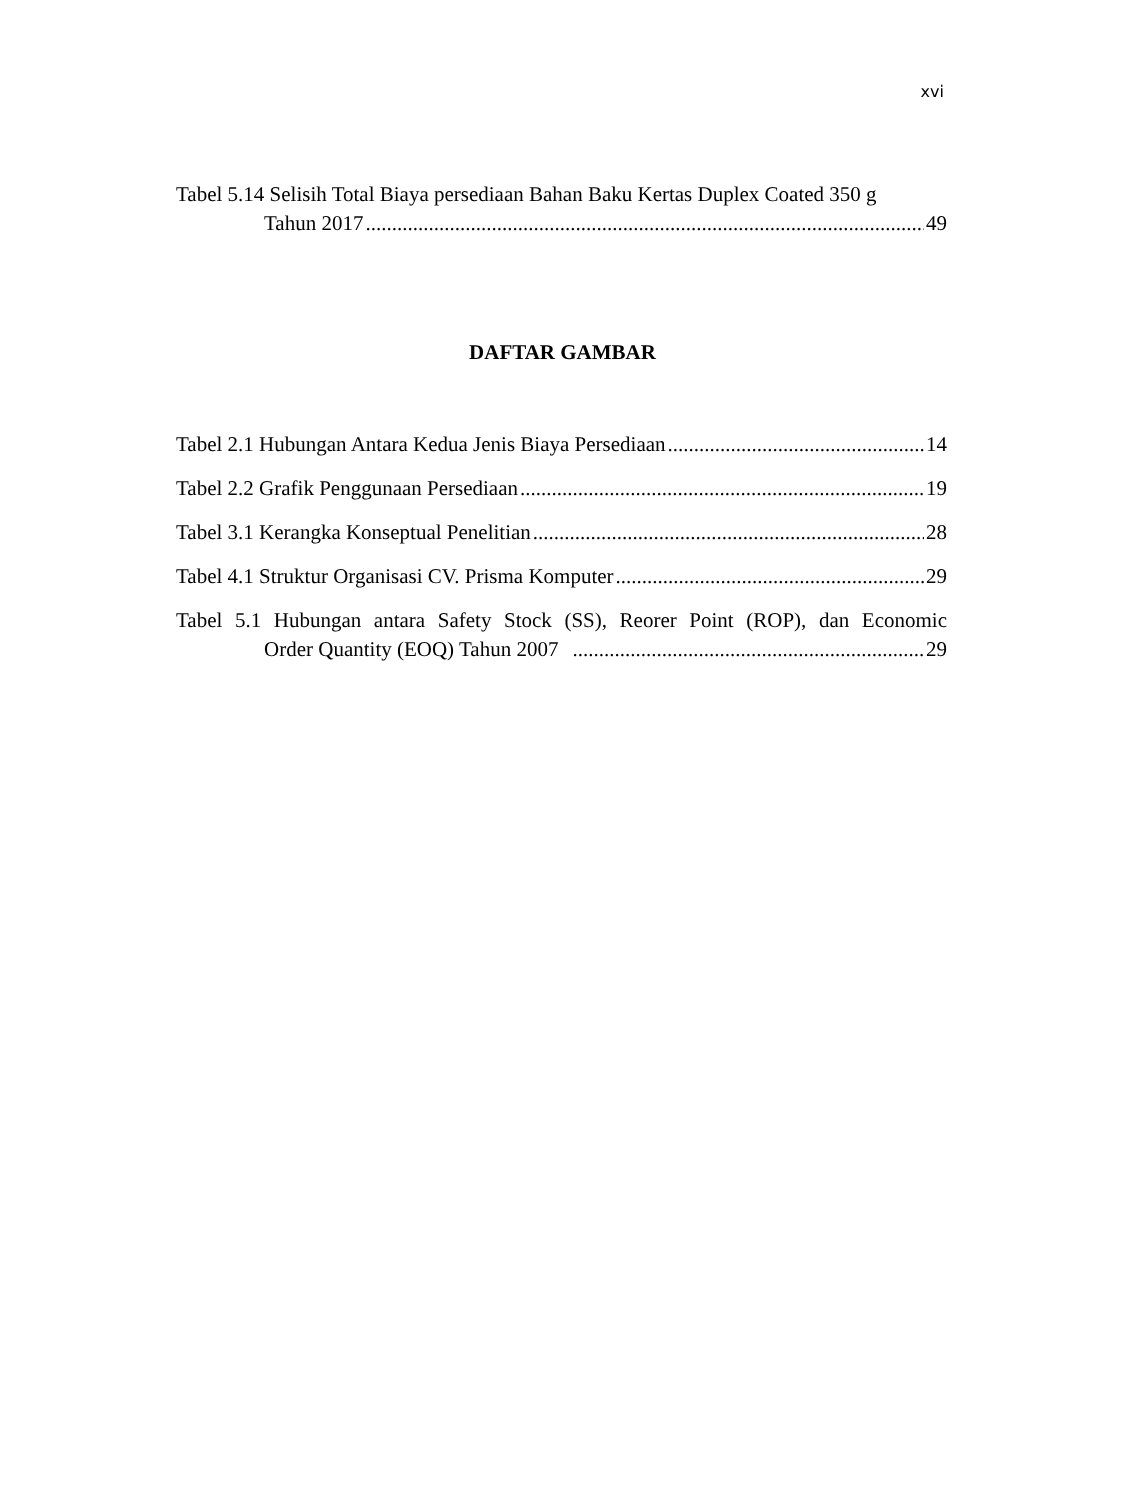xvi
Tabel 5.14 Selisih Total Biaya persediaan Bahan Baku Kertas Duplex Coated 350 g
Tahun 2017 49
DAFTAR GAMBAR
Tabel 2.1 Hubungan Antara Kedua Jenis Biaya Persediaan 14
Tabel 2.2 Grafik Penggunaan Persediaan 19
Tabel 3.1 Kerangka Konseptual Penelitian 28
Tabel 4.1 Struktur Organisasi CV. Prisma Komputer 29
Tabel 5.1 Hubungan antara Safety Stock (SS), Reorer Point (ROP), dan Economic
Order Quantity (EOQ) Tahun 2007 29